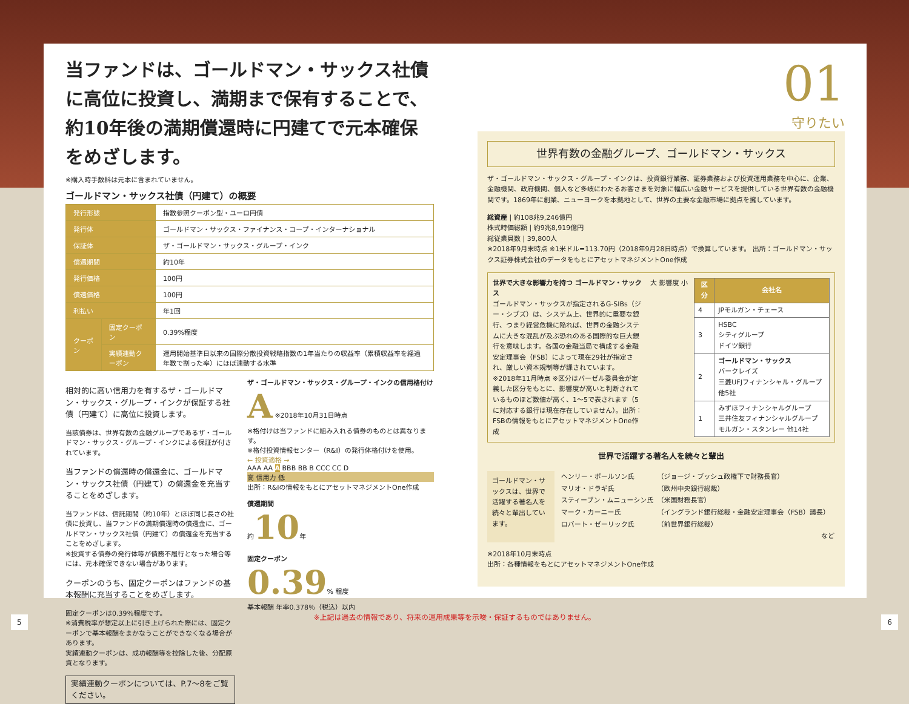当ファンドは、ゴールドマン・サックス社債に高位に投資し、満期まで保有することで、約10年後の満期償還時に円建てで元本確保をめざします。
※購入時手数料は元本に含まれていません。
ゴールドマン・サックス社債（円建て）の概要
| 発行形態 | | 指数参照クーポン型・ユーロ円債 |
| 発行体 | | ゴールドマン・サックス・ファイナンス・コープ・インターナショナル |
| 保証体 | | ザ・ゴールドマン・サックス・グループ・インク |
| 償還期間 | | 約10年 |
| 発行価格 | | 100円 |
| 償還価格 | | 100円 |
| 利払い | | 年1回 |
| クーポン | 固定クーポン | 0.39%程度 |
| | 実績連動クーポン | 運用開始基準日以来の国際分散投資戦略指数の1年当たりの収益率（累積収益率を経過年数で割った率）にほぼ連動する水準 |
相対的に高い信用力を有するザ・ゴールドマン・サックス・グループ・インクが保証する社債（円建て）に高位に投資します。
当該債券は、世界有数の金融グループであるザ・ゴールドマン・サックス・グループ・インクによる保証が付されています。
当ファンドの償還時の償還金に、ゴールドマン・サックス社債（円建て）の償還金を充当することをめざします。
当ファンドは、信託期間（約10年）とほぼ同じ長さの社債に投資し、当ファンドの満期償還時の償還金に、ゴールドマン・サックス社債（円建て）の償還金を充当することをめざします。
※投資する債券の発行体等が債務不履行となった場合等には、元本確保できない場合があります。
クーポンのうち、固定クーポンはファンドの基本報酬に充当することをめざします。
固定クーポンは0.39％程度です。
※消費税率が想定以上に引き上げられた際には、固定クーポンで基本報酬をまかなうことができなくなる場合があります。
実績連動クーポンは、成功報酬等を控除した後、分配原資となります。
実績連動クーポンについては、P.7〜8をご覧ください。
ザ・ゴールドマン・サックス・グループ・インクの信用格付け
A ※2018年10月31日時点
※格付けは当ファンドに組み入れる債券のものとは異なります。
※格付投資情報センター（R&I）の発行体格付けを使用。
← 投資適格 →
AAA AA A BBB BB B CCC CC D
高 信用力 低
出所：R&Iの情報をもとにアセットマネジメントOne作成
償還期間
約10年
固定クーポン
0.39% 程度
基本報酬 年率0.378％（税込）以内
01
守りたい
世界有数の金融グループ、ゴールドマン・サックス
ザ・ゴールドマン・サックス・グループ・インクは、投資銀行業務、証券業務および投資運用業務を中心に、企業、金融機関、政府機関、個人など多岐にわたるお客さまを対象に幅広い金融サービスを提供している世界有数の金融機関です。1869年に創業、ニューヨークを本拠地として、世界の主要な金融市場に拠点を擁しています。
総資産 | 約108兆9,246億円
株式時価総額 | 約9兆8,919億円
総従業員数 | 39,800人
※2018年9月末時点 ※1米ドル=113.70円（2018年9月28日時点）で換算しています。 出所：ゴールドマン・サックス証券株式会社のデータをもとにアセットマネジメントOne作成
世界で大きな影響力を持つ ゴールドマン・サックス
ゴールドマン・サックスが指定されるG-SIBs（ジー・シブズ）は、システム上、世界的に重要な銀行、つまり経営危機に陥れば、世界の金融システムに大きな混乱が及ぶ恐れのある国際的な巨大銀行を意味します。各国の金融当局で構成する金融安定理事会（FSB）によって現在29社が指定され、厳しい資本規制等が課されています。
※2018年11月時点 ※区分はバーゼル委員会が定義した区分をもとに、影響度が高いと判断されているものほど数値が高く、1〜5で表されます（5に対応する銀行は現在存在していません）。出所：FSBの情報をもとにアセットマネジメントOne作成
大 影響度 小
| 区分 | 会社名 |
| --- | --- |
| 4 | JPモルガン・チェース |
| 3 | HSBC シティグループ ドイツ銀行 |
| 2 | ゴールドマン・サックス バークレイズ 三菱UFJフィナンシャル・グループ 他5社 |
| 1 | みずほフィナンシャルグループ 三井住友フィナンシャルグループ モルガン・スタンレー 他14社 |
世界で活躍する著名人を続々と輩出
ゴールドマン・サックスは、世界で活躍する著名人を続々と輩出しています。
| ヘンリー・ポールソン氏 | （ジョージ・ブッシュ政権下で財務長官） |
| マリオ・ドラギ氏 | （欧州中央銀行総裁） |
| スティーブン・ムニューシン氏 | （米国財務長官） |
| マーク・カーニー氏 | （イングランド銀行総裁・金融安定理事会（FSB）議長） |
| ロバート・ゼーリック氏 | （前世界銀行総裁） |
| | など |
※2018年10月末時点
出所：各種情報をもとにアセットマネジメントOne作成
5 ※上記は過去の情報であり、将来の運用成果等を示唆・保証するものではありません。 6